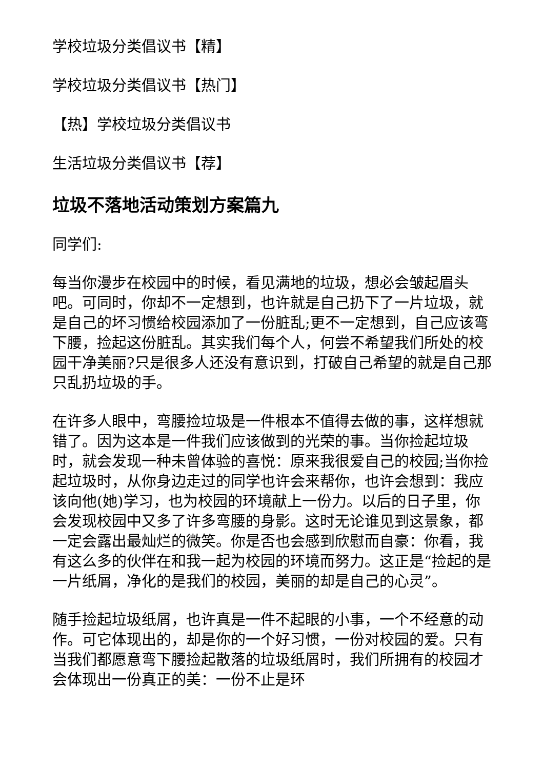学校垃圾分类倡议书【精】
学校垃圾分类倡议书【热门】
【热】学校垃圾分类倡议书
生活垃圾分类倡议书【荐】
垃圾不落地活动策划方案篇九
同学们:
每当你漫步在校园中的时候，看见满地的垃圾，想必会皱起眉头吧。可同时，你却不一定想到，也许就是自己扔下了一片垃圾，就是自己的坏习惯给校园添加了一份脏乱;更不一定想到，自己应该弯下腰，捡起这份脏乱。其实我们每个人，何尝不希望我们所处的校园干净美丽?只是很多人还没有意识到，打破自己希望的就是自己那只乱扔垃圾的手。
在许多人眼中，弯腰捡垃圾是一件根本不值得去做的事，这样想就错了。因为这本是一件我们应该做到的光荣的事。当你捡起垃圾时，就会发现一种未曾体验的喜悦：原来我很爱自己的校园;当你捡起垃圾时，从你身边走过的同学也许会来帮你，也许会想到：我应该向他(她)学习，也为校园的环境献上一份力。以后的日子里，你会发现校园中又多了许多弯腰的身影。这时无论谁见到这景象，都一定会露出最灿烂的微笑。你是否也会感到欣慰而自豪：你看，我有这么多的伙伴在和我一起为校园的环境而努力。这正是“捡起的是一片纸屑，净化的是我们的校园，美丽的却是自己的心灵”。
随手捡起垃圾纸屑，也许真是一件不起眼的小事，一个不经意的动作。可它体现出的，却是你的一个好习惯，一份对校园的爱。只有当我们都愿意弯下腰捡起散落的垃圾纸屑时，我们所拥有的校园才会体现出一份真正的美：一份不止是环